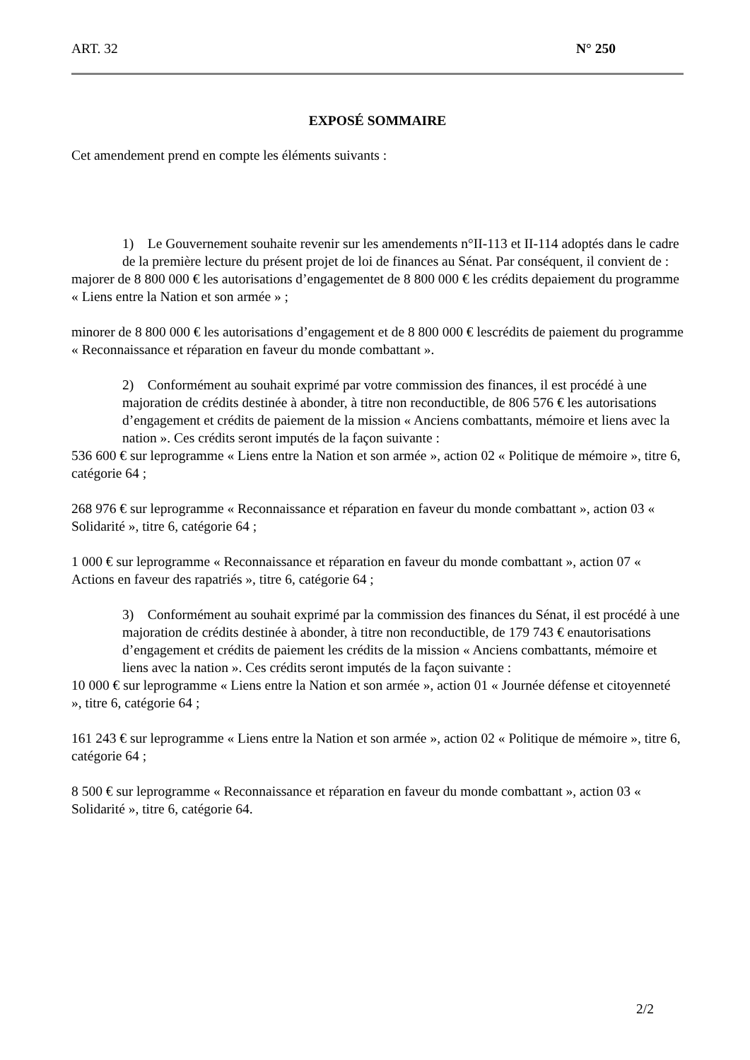ART. 32 N° 250
EXPOSÉ SOMMAIRE
Cet amendement prend en compte les éléments suivants :
1) Le Gouvernement souhaite revenir sur les amendements n°II-113 et II-114 adoptés dans le cadre de la première lecture du présent projet de loi de finances au Sénat. Par conséquent, il convient de :
majorer de 8 800 000 € les autorisations d’engagementet de 8 800 000 € les crédits depaiement du programme « Liens entre la Nation et son armée » ;
minorer de 8 800 000 € les autorisations d’engagement et de 8 800 000 € lescrédits de paiement du programme « Reconnaissance et réparation en faveur du monde combattant ».
2) Conformément au souhait exprimé par votre commission des finances, il est procédé à une majoration de crédits destinée à abonder, à titre non reconductible, de 806 576 € les autorisations d’engagement et crédits de paiement de la mission « Anciens combattants, mémoire et liens avec la nation ». Ces crédits seront imputés de la façon suivante :
536 600 € sur leprogramme « Liens entre la Nation et son armée », action 02 « Politique de mémoire », titre 6, catégorie 64 ;
268 976 € sur leprogramme « Reconnaissance et réparation en faveur du monde combattant », action 03 « Solidarité », titre 6, catégorie 64 ;
1 000 € sur leprogramme « Reconnaissance et réparation en faveur du monde combattant », action 07 « Actions en faveur des rapatriés », titre 6, catégorie 64 ;
3) Conformément au souhait exprimé par la commission des finances du Sénat, il est procédé à une majoration de crédits destinée à abonder, à titre non reconductible, de 179 743 € enautorisations d’engagement et crédits de paiement les crédits de la mission « Anciens combattants, mémoire et liens avec la nation ». Ces crédits seront imputés de la façon suivante :
10 000 € sur leprogramme « Liens entre la Nation et son armée », action 01 « Journée défense et citoyenneté », titre 6, catégorie 64 ;
161 243 € sur leprogramme « Liens entre la Nation et son armée », action 02 « Politique de mémoire », titre 6, catégorie 64 ;
8 500 € sur leprogramme « Reconnaissance et réparation en faveur du monde combattant », action 03 « Solidarité », titre 6, catégorie 64.
2/2